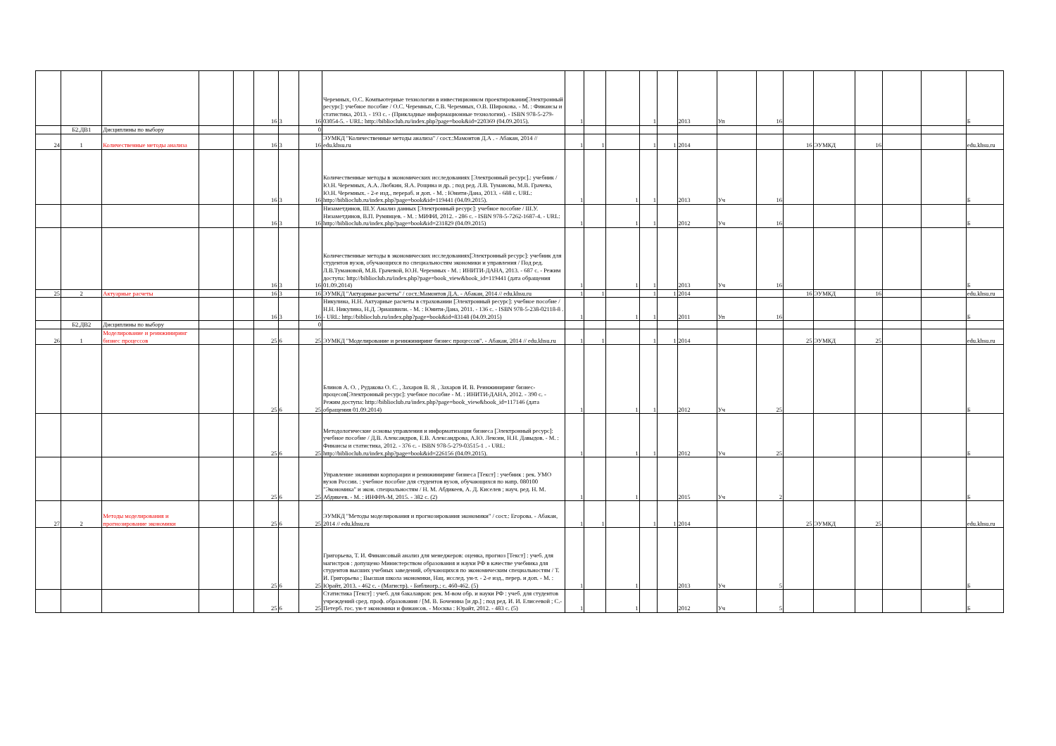| | | | | | 16 | 3 | 16 | Черемных, О.С. Компьютерные технологии в инвестиционном проектировании[Электронный ресурс]: учебное пособие / О.С. Черемных, С.В. Черемных, О.В. Широкова. - М. : Финансы и статистика, 2013. - 193 с. - (Прикладные информационные технологии). - ISBN 978-5-279-03054-5. - URL: http://biblioclub.ru/index.php?page=book&id=220369 (04.09.2015). | 1 | | | 1 | | 2013 | Уп | 16 | | | | | | Б |
| | Б2.ДВ1 | Дисциплины по выбору | | | | | 0 | | | | | | | | | | | | | | | |
| 24 | 1 | Количественные методы анализа | | | 16 | 3 | 16 | ЭУМКД "Количественные методы анализа" / сост.:Мамонтов Д.А . - Абакан, 2014 // edu.khsu.ru | 1 | 1 | | 1 | 1 | 2014 | | | 16 | ЭУМКД | 16 | | | edu.khsu.ru |
| | | | | | 16 | 3 | 16 | Количественные методы в экономических исследованиях [Электронный ресурс].: учебник / Ю.Н. Черемных, А.А. Любкин, Я.А. Рощина и др. ; под ред. Л.В. Туманова, М.В. Грачева, Ю.Н. Черемных. - 2-е изд., перераб. и доп. - М. : Юнити-Дана, 2013. - 688 с. URL: http://biblioclub.ru/index.php?page=book&id=119441 (04.09.2015). | 1 | | 1 | 1 | | 2013 | Уч | 16 | | | | | | Б |
| | | | | | 16 | 3 | 16 | Низаметдинов, Ш.У. Анализ данных [Электронный ресурс]: учебное пособие / Ш.У. Низаметдинов, В.П. Румянцев. - М. : МИФИ, 2012. - 286 с. - ISBN 978-5-7262-1687-4. - URL: http://biblioclub.ru/index.php?page=book&id=231829 (04.09.2015) | 1 | | 1 | 1 | | 2012 | Уч | 16 | | | | | | Б |
| | | | | | 16 | 3 | 16 | Количественные методы в экономических исследованиях[Электронный ресурс]: учебник для студентов вузов, обучающихся по специальностям экономики и управления / Под ред. Л.В.Тумановой, М.В. Грачевой, Ю.Н. Черемных - М. : ИНИТИ-ДАНА, 2013. - 687 с. - Режим доступа: http://biblioclub.ru/index.php?page=book_view&book_id=119441 (дата обращения 01.09.2014) | 1 | | 1 | 1 | | 2013 | Уч | 16 | | | | | | Б |
| 25 | 2 | Актуарные расчеты | | | 16 | 3 | 16 | ЭУМКД "Актуарные расчеты" / сост.:Мамонтов Д.А. - Абакан, 2014 // edu.khsu.ru | 1 | 1 | | 1 | 1 | 2014 | | | 16 | ЭУМКД | 16 | | | edu.khsu.ru |
| | | | | | 16 | 3 | 16 | Никулина, Н.Н. Актуарные расчеты в страховании [Электронный ресурс]: учебное пособие / Н.Н. Никулина, Н.Д. Эриашвили. - М. : Юнити-Дана, 2011. - 136 с. - ISBN 978-5-238-02118-8 . - URL: http://biblioclub.ru/index.php?page=book&id=83148 (04.09.2015) | 1 | | 1 | 1 | | 2011 | Уп | 16 | | | | | | Б |
| | Б2.ДВ2 | Дисциплины по выбору | | | | | 0 | | | | | | | | | | | | | | | |
| 26 | 1 | Моделирование и реинжиниринг бизнес процессов | | | 25 | 6 | 25 | ЭУМКД "Моделирование и реинжиниринг бизнес процессов". - Абакан, 2014 // edu.khsu.ru | 1 | 1 | | 1 | 1 | 2014 | | | 25 | ЭУМКД | 25 | | | edu.khsu.ru |
| | | | | | 25 | 6 | 25 | Блинов А. О. , Рудакова О. С. , Захаров В. Я. , Захаров И. В. Реинжиниринг бизнес-процесов[Электронный ресурс]: учебное пособие - М. : ИНИТИ-ДАНА, 2012. - 390 с. - Режим доступа: http://biblioclub.ru/index.php?page=book_view&book_id=117146 (дата обращения 01.09.2014) | 1 | | 1 | 1 | | 2012 | Уч | 25 | | | | | | Б |
| | | | | | 25 | 6 | 25 | Методологические основы управления и информатизации бизнеса [Электронный ресурс]: учебное пособие / Д.В. Александров, Е.В. Александрова, А.Ю. Лексин, Н.Н. Давыдов. - М. : Финансы и статистика, 2012. - 376 с. - ISBN 978-5-279-03515-1 . - URL: http://biblioclub.ru/index.php?page=book&id=226156 (04.09.2015). | 1 | | 1 | 1 | | 2012 | Уч | 25 | | | | | | Б |
| | | | | | 25 | 6 | 25 | Управление знаниями корпорации и реинжиниринг бизнеса [Текст] : учебник : рек. УМО вузов России. : учебное пособие для студентов вузов, обучающихся по напр. 080100 "Экономика" и экон. специальностям / Н. М. Абдикеев, А. Д. Киселев ; науч. ред. Н. М. Абдикеев. - М. : ИНФРА-М, 2015. - 382 с. (2) | 1 | | 1 | | | 2015 | Уч | 2 | | | | | | Б |
| 27 | 2 | Методы моделирования и прогнозирование экономики | | | 25 | 6 | 25 | ЭУМКД "Методы моделирования и прогнозирования экономики" / сост.: Егорова. - Абакан, 2014 // edu.khsu.ru | 1 | 1 | | 1 | 1 | 2014 | | | 25 | ЭУМКД | 25 | | | edu.khsu.ru |
| | | | | | 25 | 6 | 25 | Григорьева, Т. И. Финансовый анализ для менеджеров: оценка, прогноз [Текст] : учеб. для магистров : допущено Министерством образования и науки РФ в качестве учебника для студентов высших учебных заведений, обучающихся по экономическим специальностям / Т. И. Григорьева ; Высшая школа экономики, Нац. исслед. ун-т. - 2-е изд., перер. и доп. - М. : Юрайт, 2013. - 462 с. - (Магистр). - Библиогр.: с. 460-462. (5) | 1 | | 1 | | | 2013 | Уч | 5 | | | | | | Б |
| | | | | | 25 | 6 | 25 | Статистика [Текст] : учеб. для бакалавров: рек. М-вом обр. и науки РФ : учеб. для студентов учреждений сред. проф. образования / [М. В. Боченина [и др.] ; под ред. И. И. Елисеевой ; С.-Петерб. гос. ун-т экономики и финансов. - Москва : Юрайт, 2012. - 483 с. (5) | 1 | | 1 | | | 2012 | Уч | 5 | | | | | | Б |